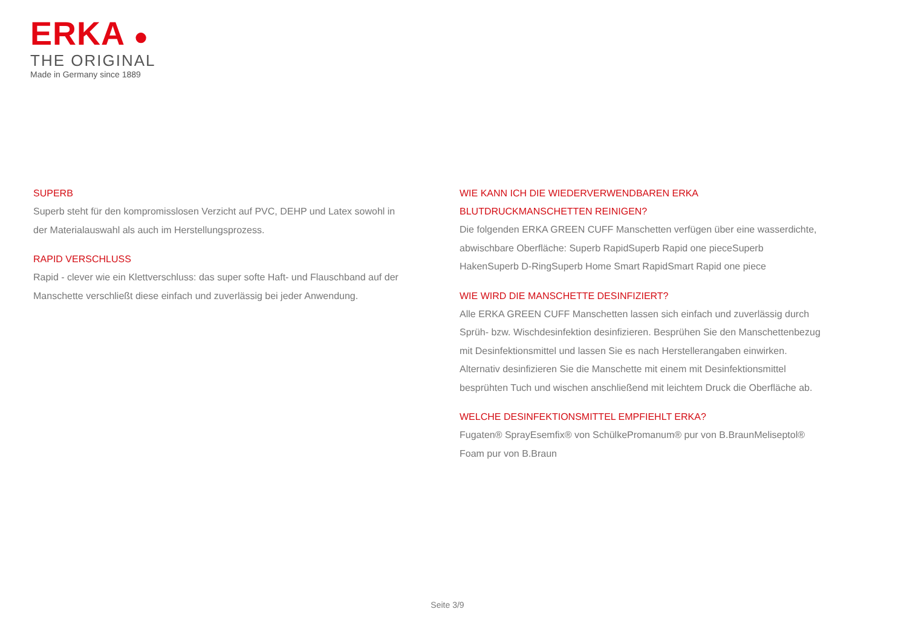ERKA ●
THE ORIGINAL
Made in Germany since 1889
SUPERB
Superb steht für den kompromisslosen Verzicht auf PVC, DEHP und Latex sowohl in
der Materialauswahl als auch im Herstellungsprozess.
RAPID VERSCHLUSS
Rapid - clever wie ein Klettverschluss: das super softe Haft- und Flauschband auf der
Manschette verschließt diese einfach und zuverlässig bei jeder Anwendung.
WIE KANN ICH DIE WIEDERVERWENDBAREN ERKA BLUTDRUCKMANSCHETTEN REINIGEN?
Die folgenden ERKA GREEN CUFF Manschetten verfügen über eine wasserdichte, abwischbare Oberfläche: Superb RapidSuperb Rapid one pieceSuperb HakenSuperb D-RingSuperb Home Smart RapidSmart Rapid one piece
WIE WIRD DIE MANSCHETTE DESINFIZIERT?
Alle ERKA GREEN CUFF Manschetten lassen sich einfach und zuverlässig durch Sprüh- bzw. Wischdesinfektion desinfizieren. Besprühen Sie den Manschettenbezug mit Desinfektionsmittel und lassen Sie es nach Herstellerangaben einwirken. Alternativ desinfizieren Sie die Manschette mit einem mit Desinfektionsmittel besprühten Tuch und wischen anschließend mit leichtem Druck die Oberfläche ab.
WELCHE DESINFEKTIONSMITTEL EMPFIEHLT ERKA?
Fugaten® SprayEsemfix® von SchülkePromanum® pur von B.BraunMeliseptol® Foam pur von B.Braun
Seite 3/9